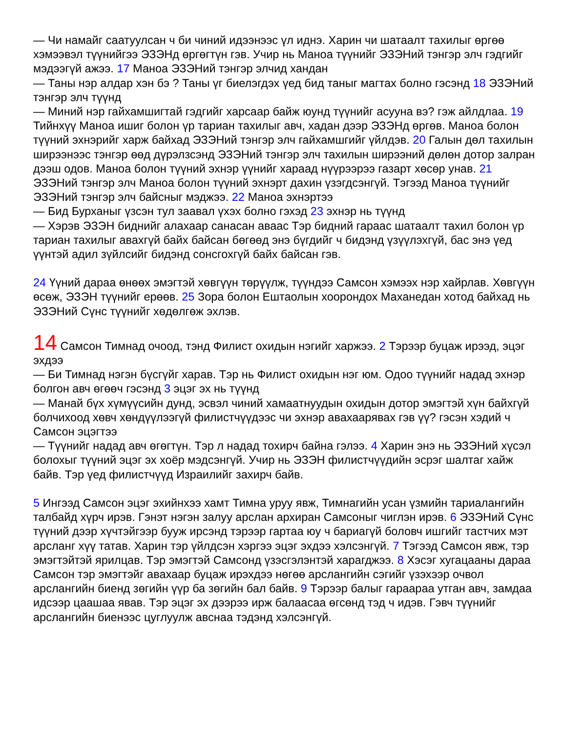— Чи намайг саатуулсан ч би чиний идээнээс үл иднэ. Харин чи шатаалт тахилыг өргөө хэмээвэл түүнийгээ ЭЗЭНд өргөгтүн гэв. Учир нь Маноа түүнийг ЭЗЭНий тэнгэр элч гэдгийг мэдээгүй ажээ. 17 Маноа ЭЗЭНий тэнгэр элчид хандан
— Таны нэр алдар хэн бэ ? Таны үг биелэгдэх үед бид таныг магтах болно гэсэнд 18 ЭЗЭНий тэнгэр элч түүнд
— Миний нэр гайхамшигтай гэдгийг харсаар байж юунд түүнийг асууна вэ? гэж айлдлаа. 19 Тийнхүү Маноа ишиг болон үр тариан тахилыг авч, хадан дээр ЭЗЭНд өргөв. Маноа болон түүний эхнэрийг харж байхад ЭЗЭНий тэнгэр элч гайхамшгийг үйлдэв. 20 Галын дөл тахилын ширээнээс тэнгэр өөд дүрэлзсэнд ЭЗЭНий тэнгэр элч тахилын ширээний дөлөн дотор залран дээш одов. Маноа болон түүний эхнэр үүнийг хараад нүүрээрээ газарт хөсөр унав. 21 ЭЗЭНий тэнгэр элч Маноа болон түүний эхнэрт дахин үзэгдсэнгүй. Тэгээд Маноа түүнийг ЭЗЭНий тэнгэр элч байсныг мэджээ. 22 Маноа эхнэртээ
— Бид Бурханыг үзсэн тул заавал үхэх болно гэхэд 23 эхнэр нь түүнд
— Хэрэв ЭЗЭН биднийг алахаар санасан аваас Тэр бидний гараас шатаалт тахил болон үр тариан тахилыг авахгүй байх байсан бөгөөд энэ бүгдийг ч бидэнд үзүүлэхгүй, бас энэ үед үүнтэй адил зүйлсийг бидэнд сонсгохгүй байх байсан гэв.
24 Үүний дараа өнөөх эмэгтэй хөвгүүн төрүүлж, түүндээ Самсон хэмээх нэр хайрлав. Хөвгүүн өсөж, ЭЗЭН түүнийг ерөөв. 25 Зора болон Ештаолын хоорондох Маханедан хотод байхад нь ЭЗЭНий Сүнс түүнийг хөдөлгөж эхлэв.
14 Самсон Тимнад очоод, тэнд Филист охидын нэгийг харжээ. 2 Тэрээр буцаж ирээд, эцэг эхдээ
— Би Тимнад нэгэн бүсгүйг харав. Тэр нь Филист охидын нэг юм. Одоо түүнийг надад эхнэр болгон авч өгөөч гэсэнд 3 эцэг эх нь түүнд
— Манай бүх хүмүүсийн дунд, эсвэл чиний хамаатнуудын охидын дотор эмэгтэй хүн байхгүй болчихоод хөвч хөндүүлээгүй филистчүүдээс чи эхнэр авахаарявах гэв үү? гэсэн хэдий ч Самсон эцэгтээ
— Түүнийг надад авч өгөгтүн. Тэр л надад тохирч байна гэлээ. 4 Харин энэ нь ЭЗЭНий хүсэл болохыг түүний эцэг эх хоёр мэдсэнгүй. Учир нь ЭЗЭН филистчүүдийн эсрэг шалтаг хайж байв. Тэр үед филистчүүд Израилийг захирч байв.
5 Ингээд Самсон эцэг эхийнхээ хамт Тимна уруу явж, Тимнагийн усан үзмийн тариалангийн талбайд хүрч ирэв. Гэнэт нэгэн залуу арслан архиран Самсоныг чиглэн ирэв. 6 ЭЗЭНий Сүнс түүний дээр хүчтэйгээр бууж ирсэнд тэрээр гартаа юу ч бариагүй боловч ишгийг тастчих мэт арсланг хүү татав. Харин тэр үйлдсэн хэргээ эцэг эхдээ хэлсэнгүй. 7 Тэгээд Самсон явж, тэр эмэгтэйтэй ярилцав. Тэр эмэгтэй Самсонд үзэсгэлэнтэй харагджээ. 8 Хэсэг хугацааны дараа Самсон тэр эмэгтэйг авахаар буцаж ирэхдээ нөгөө арслангийн сэгийг үзэхээр очвол арслангийн биенд зөгийн үүр ба зөгийн бал байв. 9 Тэрээр балыг гараараа утган авч, замдаа идсээр цаашаа явав. Тэр эцэг эх дээрээ ирж балаасаа өгсөнд тэд ч идэв. Гэвч түүнийг арслангийн биенээс цуглуулж авснаа тэдэнд хэлсэнгүй.